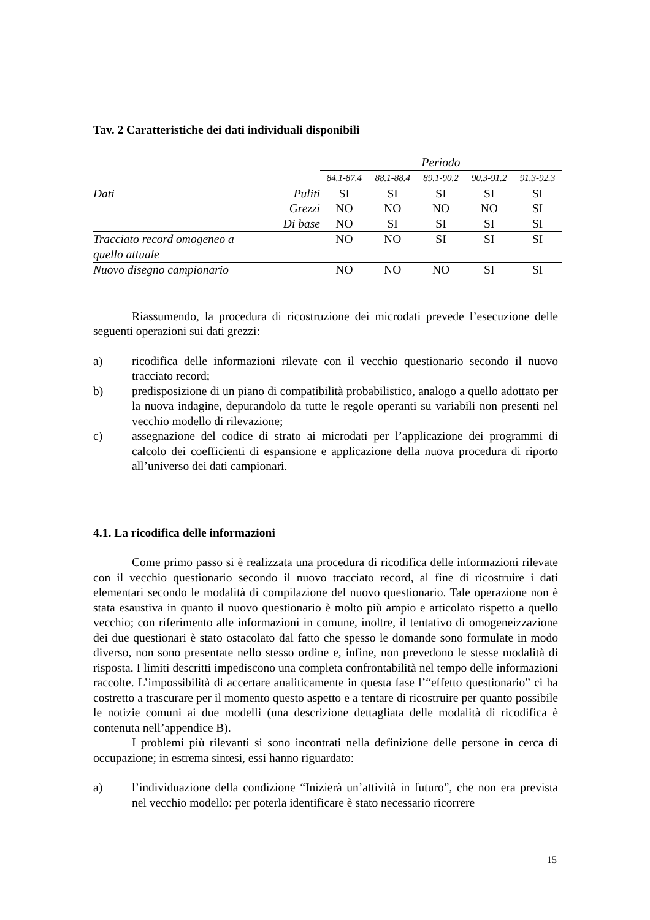Tav. 2 Caratteristiche dei dati individuali disponibili
| | | Periodo | | | | |
| --- | --- | --- | --- | --- | --- | --- |
| | | 84.1-87.4 | 88.1-88.4 | 89.1-90.2 | 90.3-91.2 | 91.3-92.3 |
| Dati | Puliti | SI | SI | SI | SI | SI |
| | Grezzi | NO | NO | NO | NO | SI |
| | Di base | NO | SI | SI | SI | SI |
| Tracciato record omogeneo a quello attuale | | NO | NO | SI | SI | SI |
| Nuovo disegno campionario | | NO | NO | NO | SI | SI |
Riassumendo, la procedura di ricostruzione dei microdati prevede l’esecuzione delle seguenti operazioni sui dati grezzi:
a) ricodifica delle informazioni rilevate con il vecchio questionario secondo il nuovo tracciato record;
b) predisposizione di un piano di compatibilità probabilistico, analogo a quello adottato per la nuova indagine, depurandolo da tutte le regole operanti su variabili non presenti nel vecchio modello di rilevazione;
c) assegnazione del codice di strato ai microdati per l’applicazione dei programmi di calcolo dei coefficienti di espansione e applicazione della nuova procedura di riporto all’universo dei dati campionari.
4.1. La ricodifica delle informazioni
Come primo passo si è realizzata una procedura di ricodifica delle informazioni rilevate con il vecchio questionario secondo il nuovo tracciato record, al fine di ricostruire i dati elementari secondo le modalità di compilazione del nuovo questionario. Tale operazione non è stata esaustiva in quanto il nuovo questionario è molto più ampio e articolato rispetto a quello vecchio; con riferimento alle informazioni in comune, inoltre, il tentativo di omogeneizzazione dei due questionari è stato ostacolato dal fatto che spesso le domande sono formulate in modo diverso, non sono presentate nello stesso ordine e, infine, non prevedono le stesse modalità di risposta. I limiti descritti impediscono una completa confrontabilità nel tempo delle informazioni raccolte. L’impossibilità di accertare analiticamente in questa fase l’“effetto questionario” ci ha costretto a trascurare per il momento questo aspetto e a tentare di ricostruire per quanto possibile le notizie comuni ai due modelli (una descrizione dettagliata delle modalità di ricodifica è contenuta nell’appendice B).
I problemi più rilevanti si sono incontrati nella definizione delle persone in cerca di occupazione; in estrema sintesi, essi hanno riguardato:
a) l’individuazione della condizione “Inizierà un’attività in futuro”, che non era prevista nel vecchio modello: per poterla identificare è stato necessario ricorrere
15